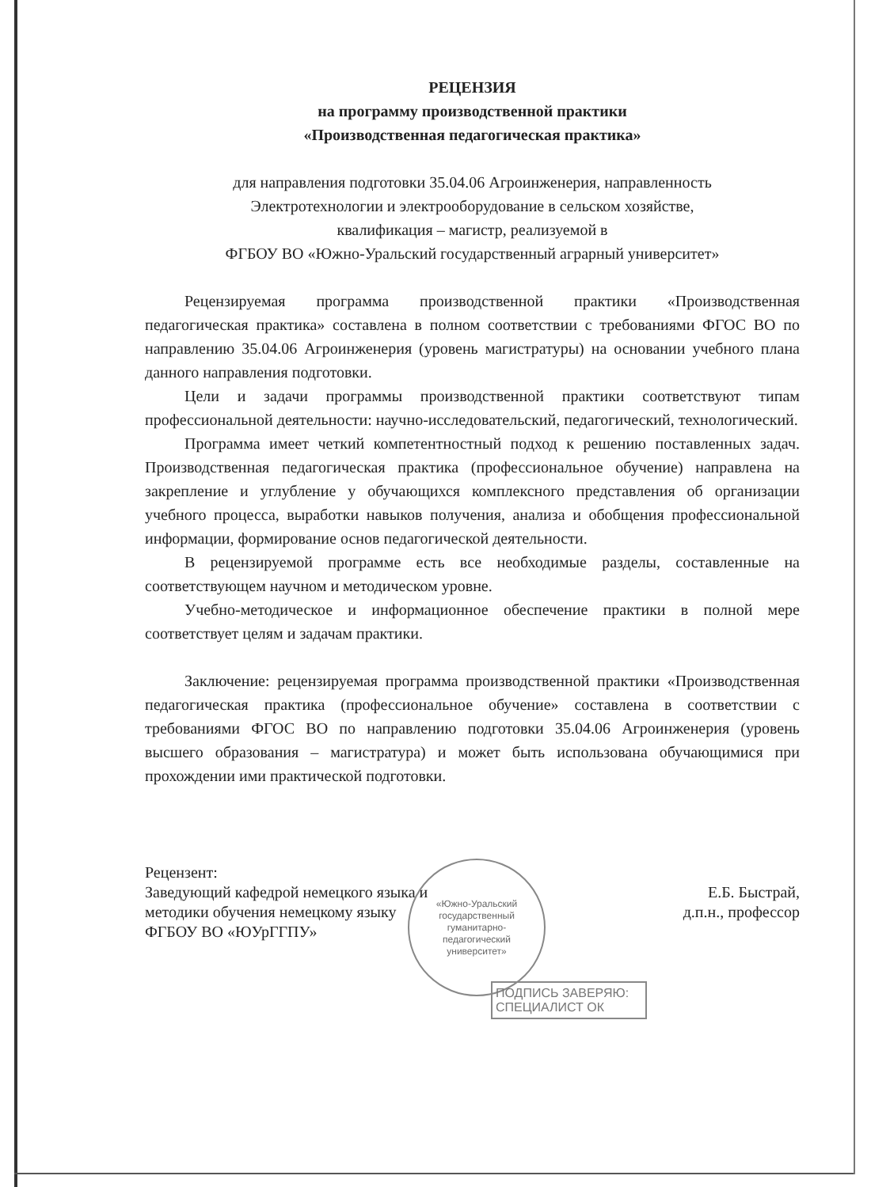РЕЦЕНЗИЯ
на программу производственной практики
«Производственная педагогическая практика»
для направления подготовки 35.04.06 Агроинженерия, направленность
Электротехнологии и электрооборудование в сельском хозяйстве,
квалификация – магистр, реализуемой в
ФГБОУ ВО «Южно-Уральский государственный аграрный университет»
Рецензируемая программа производственной практики «Производственная педагогическая практика» составлена в полном соответствии с требованиями ФГОС ВО по направлению 35.04.06 Агроинженерия (уровень магистратуры) на основании учебного плана данного направления подготовки.
Цели и задачи программы производственной практики соответствуют типам профессиональной деятельности: научно-исследовательский, педагогический, технологический.
Программа имеет четкий компетентностный подход к решению поставленных задач. Производственная педагогическая практика (профессиональное обучение) направлена на закрепление и углубление у обучающихся комплексного представления об организации учебного процесса, выработки навыков получения, анализа и обобщения профессиональной информации, формирование основ педагогической деятельности.
В рецензируемой программе есть все необходимые разделы, составленные на соответствующем научном и методическом уровне.
Учебно-методическое и информационное обеспечение практики в полной мере соответствует целям и задачам практики.
Заключение: рецензируемая программа производственной практики «Производственная педагогическая практика (профессиональное обучение» составлена в соответствии с требованиями ФГОС ВО по направлению подготовки 35.04.06 Агроинженерия (уровень высшего образования – магистратура) и может быть использована обучающимися при прохождении ими практической подготовки.
Рецензент:
Заведующий кафедрой немецкого языка и
методики обучения немецкому языку
ФГБОУ ВО «ЮУрГГПУ»
Е.Б. Быстрай,
д.п.н., профессор
«Южно-Уральский
государственный
гуманитарно-
педагогический
университет»
ПОДПИСЬ ЗАВЕРЯЮ:
СПЕЦИАЛИСТ ОК